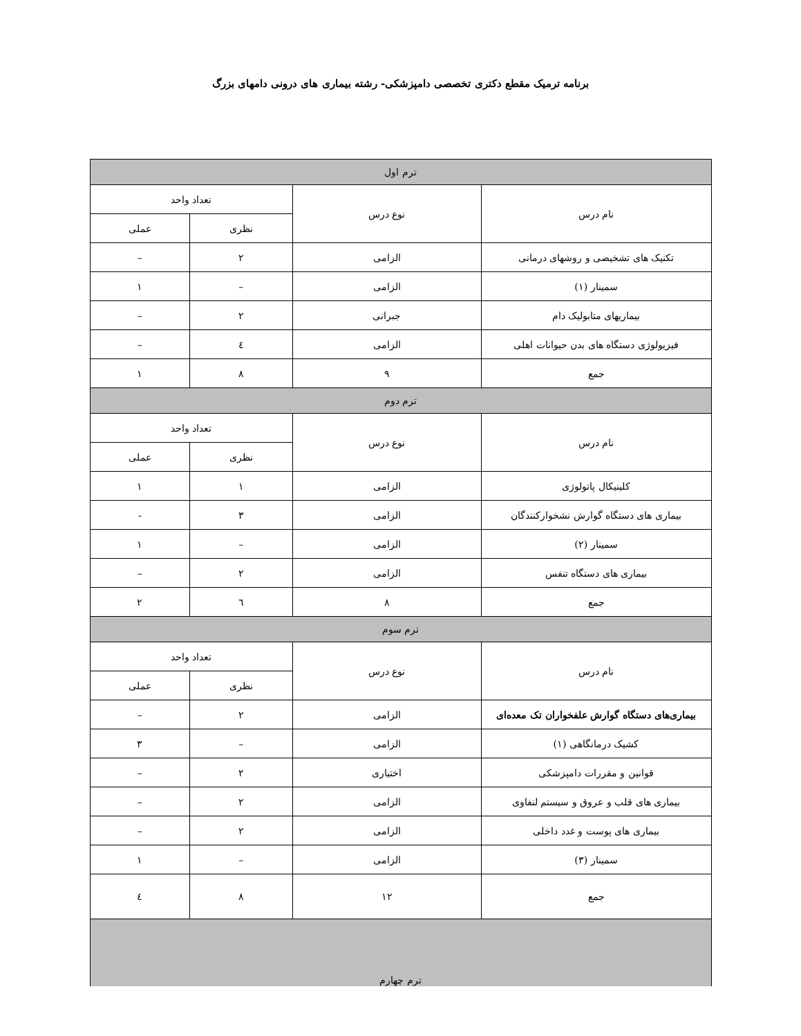برنامه ترمیک مقطع دکتری تخصصی دامپزشکی- رشته بیماری های درونی دامهای بزرگ
| ترم اول | | | |
| --- | --- | --- | --- |
| نام درس | نوع درس | تعداد واحد | |
| | | نظری | عملی |
| تکنیک های تشخیصی و روشهای درمانی | الزامی | ۲ | – |
| سمینار (۱) | الزامی | – | ۱ |
| بیماریهای متابولیک دام | جبرانی | ۲ | – |
| فیزیولوژی دستگاه های بدن حیوانات اهلی | الزامی | ٤ | – |
| جمع | ۹ | ۸ | ۱ |
| ترم دوم | | | |
| نام درس | نوع درس | تعداد واحد | |
| | | نظری | عملی |
| کلینیکال پاتولوژی | الزامی | ۱ | ۱ |
| بیماری های دستگاه گوارش نشخوارکنندگان | الزامی | ۳ | - |
| سمینار (۲) | الزامی | – | ۱ |
| بیماری های دستگاه تنفس | الزامی | ۲ | – |
| جمع | ۸ | ٦ | ۲ |
| ترم سوم | | | |
| نام درس | نوع درس | تعداد واحد | |
| | | نظری | عملی |
| بیماری‌های دستگاه گوارش علفخواران تک معده‌ای | الزامی | ۲ | – |
| کشیک درمانگاهی (۱) | الزامی | – | ۳ |
| قوانین و مقررات دامپزشکی | اختیاری | ۲ | – |
| بیماری های قلب و عروق و سیستم لنفاوی | الزامی | ۲ | – |
| بیماری های پوست و غدد داخلی | الزامی | ۲ | – |
| سمینار (۳) | الزامی | – | ۱ |
| جمع | ۱۲ | ۸ | ٤ |
| ترم چهارم | | | |